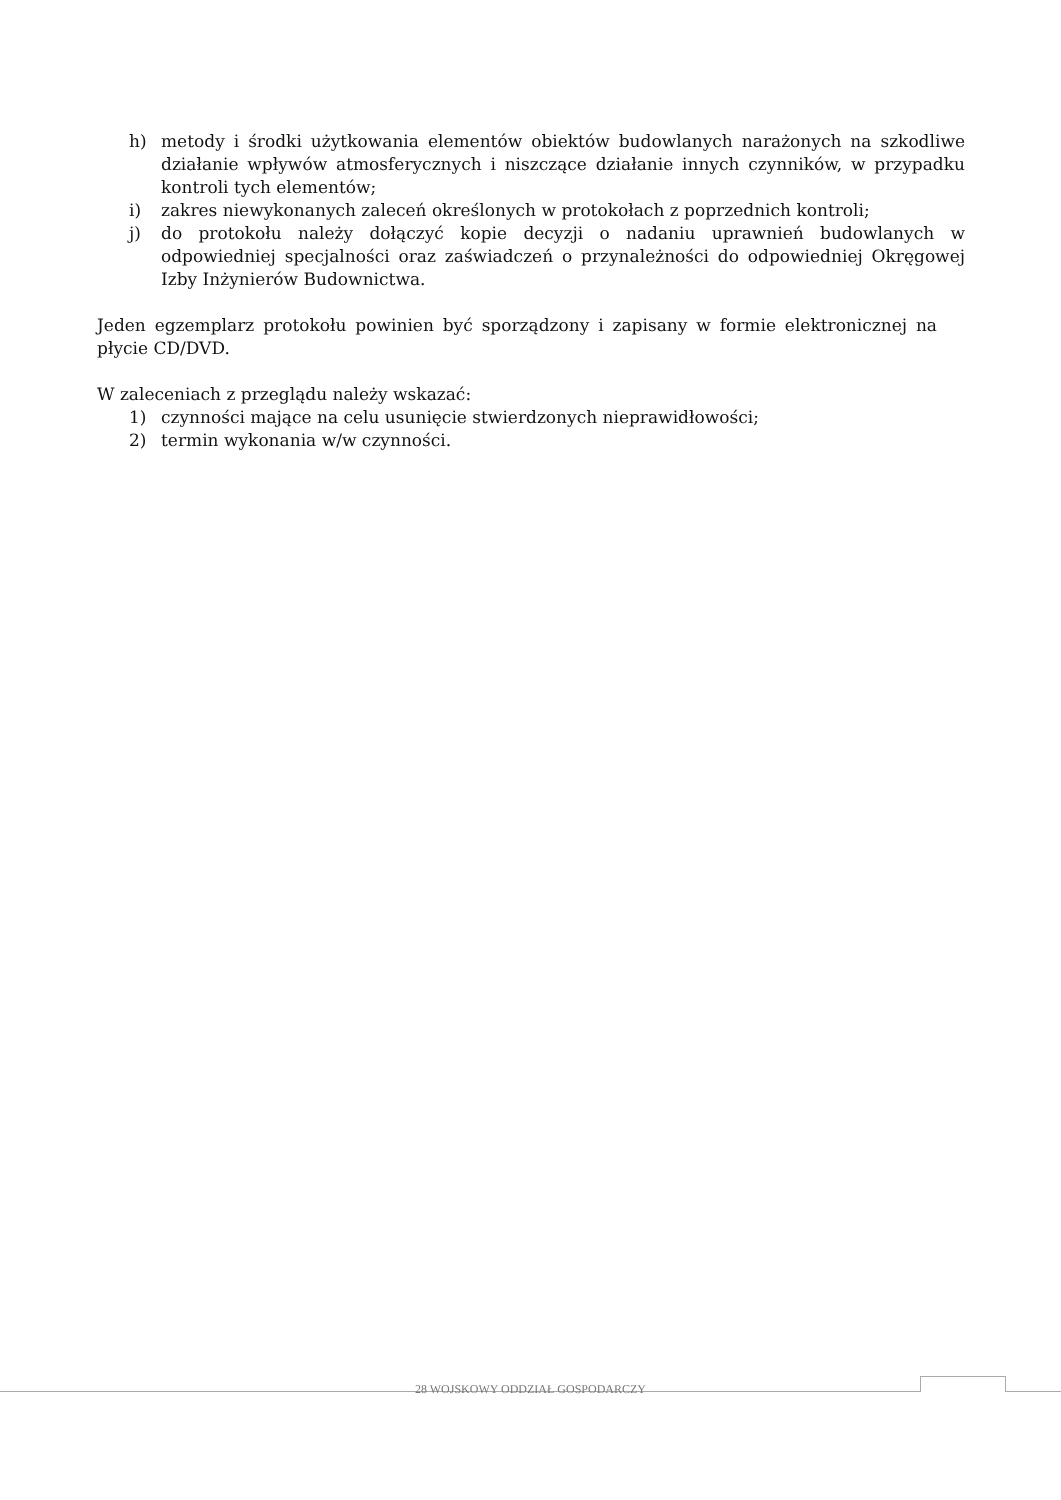h) metody i środki użytkowania elementów obiektów budowlanych narażonych na szkodliwe działanie wpływów atmosferycznych i niszczące działanie innych czynników, w przypadku kontroli tych elementów;
i) zakres niewykonanych zaleceń określonych w protokołach z poprzednich kontroli;
j) do protokołu należy dołączyć kopie decyzji o nadaniu uprawnień budowlanych w odpowiedniej specjalności oraz zaświadczeń o przynależności do odpowiedniej Okręgowej Izby Inżynierów Budownictwa.
Jeden egzemplarz protokołu powinien być sporządzony i zapisany w formie elektronicznej na płycie CD/DVD.
W zaleceniach z przeglądu należy wskazać:
1) czynności mające na celu usunięcie stwierdzonych nieprawidłowości;
2) termin wykonania w/w czynności.
28 WOJSKOWY ODDZIAŁ GOSPODARCZY